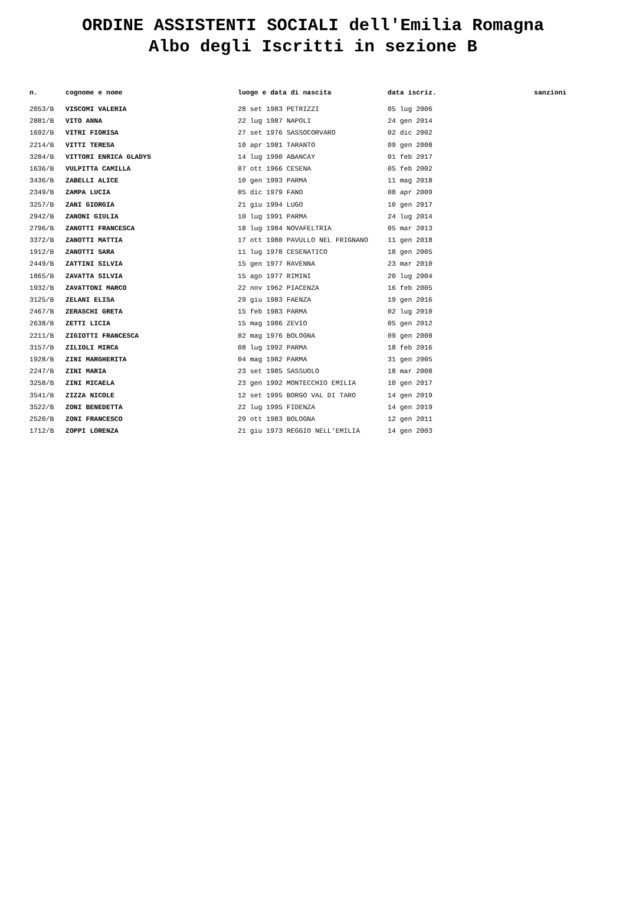ORDINE ASSISTENTI SOCIALI dell'Emilia Romagna
Albo degli Iscritti in sezione B
| n. | cognome e nome | luogo e data di nascita | data iscriz. | sanzioni |
| --- | --- | --- | --- | --- |
| 2053/B | VISCOMI VALERIA | 28 set 1983 PETRIZZI | 05 lug 2006 | |
| 2881/B | VITO ANNA | 22 lug 1987 NAPOLI | 24 gen 2014 | |
| 1692/B | VITRI FIORISA | 27 set 1976 SASSOCORVARO | 02 dic 2002 | |
| 2214/B | VITTI TERESA | 10 apr 1981 TARANTO | 09 gen 2008 | |
| 3284/B | VITTORI ENRICA GLADYS | 14 lug 1990 ABANCAY | 01 feb 2017 | |
| 1636/B | VULPITTA CAMILLA | 07 ott 1966 CESENA | 05 feb 2002 | |
| 3436/B | ZABELLI ALICE | 10 gen 1993 PARMA | 11 mag 2018 | |
| 2349/B | ZAMPA LUCIA | 05 dic 1979 FANO | 08 apr 2009 | |
| 3257/B | ZANI GIORGIA | 21 giu 1994 LUGO | 10 gen 2017 | |
| 2942/B | ZANONI GIULIA | 10 lug 1991 PARMA | 24 lug 2014 | |
| 2796/B | ZANOTTI FRANCESCA | 18 lug 1984 NOVAFELTRIA | 05 mar 2013 | |
| 3372/B | ZANOTTI MATTIA | 17 ott 1980 PAVULLO NEL FRIGNANO | 11 gen 2018 | |
| 1912/B | ZANOTTI SARA | 11 lug 1978 CESENATICO | 18 gen 2005 | |
| 2449/B | ZATTINI SILVIA | 15 gen 1977 RAVENNA | 23 mar 2010 | |
| 1865/B | ZAVATTA SILVIA | 15 ago 1977 RIMINI | 20 lug 2004 | |
| 1932/B | ZAVATTONI MARCO | 22 nov 1962 PIACENZA | 16 feb 2005 | |
| 3125/B | ZELANI ELISA | 29 giu 1983 FAENZA | 19 gen 2016 | |
| 2467/B | ZERASCHI GRETA | 15 feb 1983 PARMA | 02 lug 2010 | |
| 2638/B | ZETTI LICIA | 15 mag 1986 ZEVIO | 05 gen 2012 | |
| 2211/B | ZIGIOTTI FRANCESCA | 02 mag 1976 BOLOGNA | 09 gen 2008 | |
| 3157/B | ZILIOLI MIRCA | 08 lug 1992 PARMA | 18 feb 2016 | |
| 1928/B | ZINI MARGHERITA | 04 mag 1982 PARMA | 31 gen 2005 | |
| 2247/B | ZINI MARIA | 23 set 1985 SASSUOLO | 18 mar 2008 | |
| 3258/B | ZINI MICAELA | 23 gen 1992 MONTECCHIO EMILIA | 10 gen 2017 | |
| 3541/B | ZIZZA NICOLE | 12 set 1995 BORGO VAL DI TARO | 14 gen 2019 | |
| 3522/B | ZONI BENEDETTA | 22 lug 1995 FIDENZA | 14 gen 2019 | |
| 2520/B | ZONI FRANCESCO | 29 ott 1983 BOLOGNA | 12 gen 2011 | |
| 1712/B | ZOPPI LORENZA | 21 giu 1973 REGGIO NELL'EMILIA | 14 gen 2003 | |